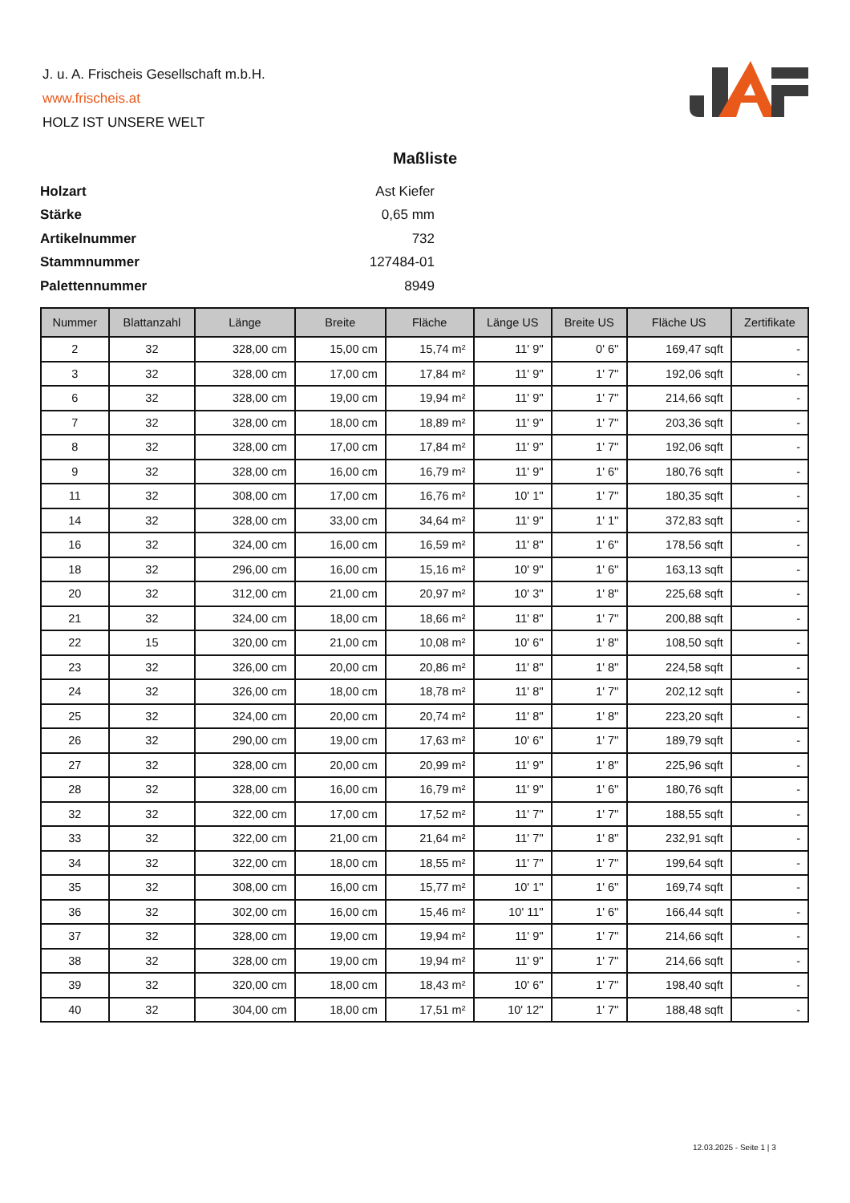J. u. A. Frischeis Gesellschaft m.b.H.
www.frischeis.at
HOLZ IST UNSERE WELT
Maßliste
| Holzart | Ast Kiefer |
| Stärke | 0,65 mm |
| Artikelnummer | 732 |
| Stammnummer | 127484-01 |
| Palettennummer | 8949 |
| Nummer | Blattanzahl | Länge | Breite | Fläche | Länge US | Breite US | Fläche US | Zertifikate |
| --- | --- | --- | --- | --- | --- | --- | --- | --- |
| 2 | 32 | 328,00 cm | 15,00 cm | 15,74 m² | 11' 9'' | 0' 6'' | 169,47 sqft | - |
| 3 | 32 | 328,00 cm | 17,00 cm | 17,84 m² | 11' 9'' | 1' 7'' | 192,06 sqft | - |
| 6 | 32 | 328,00 cm | 19,00 cm | 19,94 m² | 11' 9'' | 1' 7'' | 214,66 sqft | - |
| 7 | 32 | 328,00 cm | 18,00 cm | 18,89 m² | 11' 9'' | 1' 7'' | 203,36 sqft | - |
| 8 | 32 | 328,00 cm | 17,00 cm | 17,84 m² | 11' 9'' | 1' 7'' | 192,06 sqft | - |
| 9 | 32 | 328,00 cm | 16,00 cm | 16,79 m² | 11' 9'' | 1' 6'' | 180,76 sqft | - |
| 11 | 32 | 308,00 cm | 17,00 cm | 16,76 m² | 10' 1'' | 1' 7'' | 180,35 sqft | - |
| 14 | 32 | 328,00 cm | 33,00 cm | 34,64 m² | 11' 9'' | 1' 1'' | 372,83 sqft | - |
| 16 | 32 | 324,00 cm | 16,00 cm | 16,59 m² | 11' 8'' | 1' 6'' | 178,56 sqft | - |
| 18 | 32 | 296,00 cm | 16,00 cm | 15,16 m² | 10' 9'' | 1' 6'' | 163,13 sqft | - |
| 20 | 32 | 312,00 cm | 21,00 cm | 20,97 m² | 10' 3'' | 1' 8'' | 225,68 sqft | - |
| 21 | 32 | 324,00 cm | 18,00 cm | 18,66 m² | 11' 8'' | 1' 7'' | 200,88 sqft | - |
| 22 | 15 | 320,00 cm | 21,00 cm | 10,08 m² | 10' 6'' | 1' 8'' | 108,50 sqft | - |
| 23 | 32 | 326,00 cm | 20,00 cm | 20,86 m² | 11' 8'' | 1' 8'' | 224,58 sqft | - |
| 24 | 32 | 326,00 cm | 18,00 cm | 18,78 m² | 11' 8'' | 1' 7'' | 202,12 sqft | - |
| 25 | 32 | 324,00 cm | 20,00 cm | 20,74 m² | 11' 8'' | 1' 8'' | 223,20 sqft | - |
| 26 | 32 | 290,00 cm | 19,00 cm | 17,63 m² | 10' 6'' | 1' 7'' | 189,79 sqft | - |
| 27 | 32 | 328,00 cm | 20,00 cm | 20,99 m² | 11' 9'' | 1' 8'' | 225,96 sqft | - |
| 28 | 32 | 328,00 cm | 16,00 cm | 16,79 m² | 11' 9'' | 1' 6'' | 180,76 sqft | - |
| 32 | 32 | 322,00 cm | 17,00 cm | 17,52 m² | 11' 7'' | 1' 7'' | 188,55 sqft | - |
| 33 | 32 | 322,00 cm | 21,00 cm | 21,64 m² | 11' 7'' | 1' 8'' | 232,91 sqft | - |
| 34 | 32 | 322,00 cm | 18,00 cm | 18,55 m² | 11' 7'' | 1' 7'' | 199,64 sqft | - |
| 35 | 32 | 308,00 cm | 16,00 cm | 15,77 m² | 10' 1'' | 1' 6'' | 169,74 sqft | - |
| 36 | 32 | 302,00 cm | 16,00 cm | 15,46 m² | 10' 11'' | 1' 6'' | 166,44 sqft | - |
| 37 | 32 | 328,00 cm | 19,00 cm | 19,94 m² | 11' 9'' | 1' 7'' | 214,66 sqft | - |
| 38 | 32 | 328,00 cm | 19,00 cm | 19,94 m² | 11' 9'' | 1' 7'' | 214,66 sqft | - |
| 39 | 32 | 320,00 cm | 18,00 cm | 18,43 m² | 10' 6'' | 1' 7'' | 198,40 sqft | - |
| 40 | 32 | 304,00 cm | 18,00 cm | 17,51 m² | 10' 12'' | 1' 7'' | 188,48 sqft | - |
12.03.2025 - Seite 1 | 3